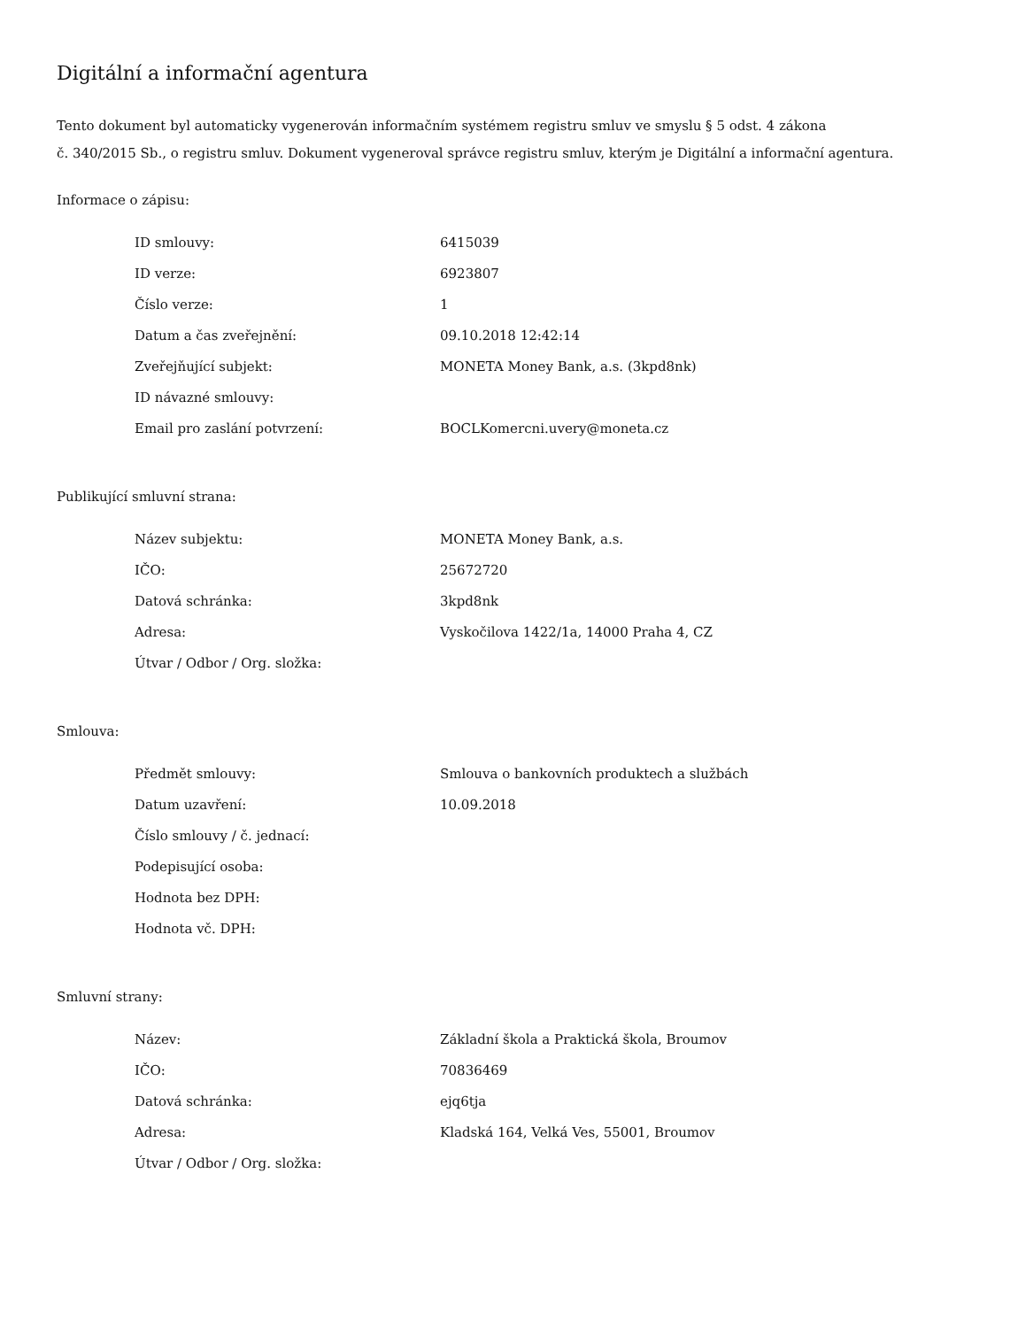Digitální a informační agentura
Tento dokument byl automaticky vygenerován informačním systémem registru smluv ve smyslu § 5 odst. 4 zákona
č. 340/2015 Sb., o registru smluv. Dokument vygeneroval správce registru smluv, kterým je Digitální a informační agentura.
Informace o zápisu:
| ID smlouvy: | 6415039 |
| ID verze: | 6923807 |
| Číslo verze: | 1 |
| Datum a čas zveřejnění: | 09.10.2018 12:42:14 |
| Zveřejňující subjekt: | MONETA Money Bank, a.s. (3kpd8nk) |
| ID návazné smlouvy: | |
| Email pro zaslání potvrzení: | BOCLKomercni.uvery@moneta.cz |
Publikující smluvní strana:
| Název subjektu: | MONETA Money Bank, a.s. |
| IČO: | 25672720 |
| Datová schránka: | 3kpd8nk |
| Adresa: | Vyskočilova 1422/1a, 14000 Praha 4, CZ |
| Útvar / Odbor / Org. složka: | |
Smlouva:
| Předmět smlouvy: | Smlouva o bankovních produktech a službách |
| Datum uzavření: | 10.09.2018 |
| Číslo smlouvy / č. jednací: | |
| Podepisující osoba: | |
| Hodnota bez DPH: | |
| Hodnota vč. DPH: | |
Smluvní strany:
| Název: | Základní škola a Praktická škola, Broumov |
| IČO: | 70836469 |
| Datová schránka: | ejq6tja |
| Adresa: | Kladská 164, Velká Ves, 55001, Broumov |
| Útvar / Odbor / Org. složka: | |